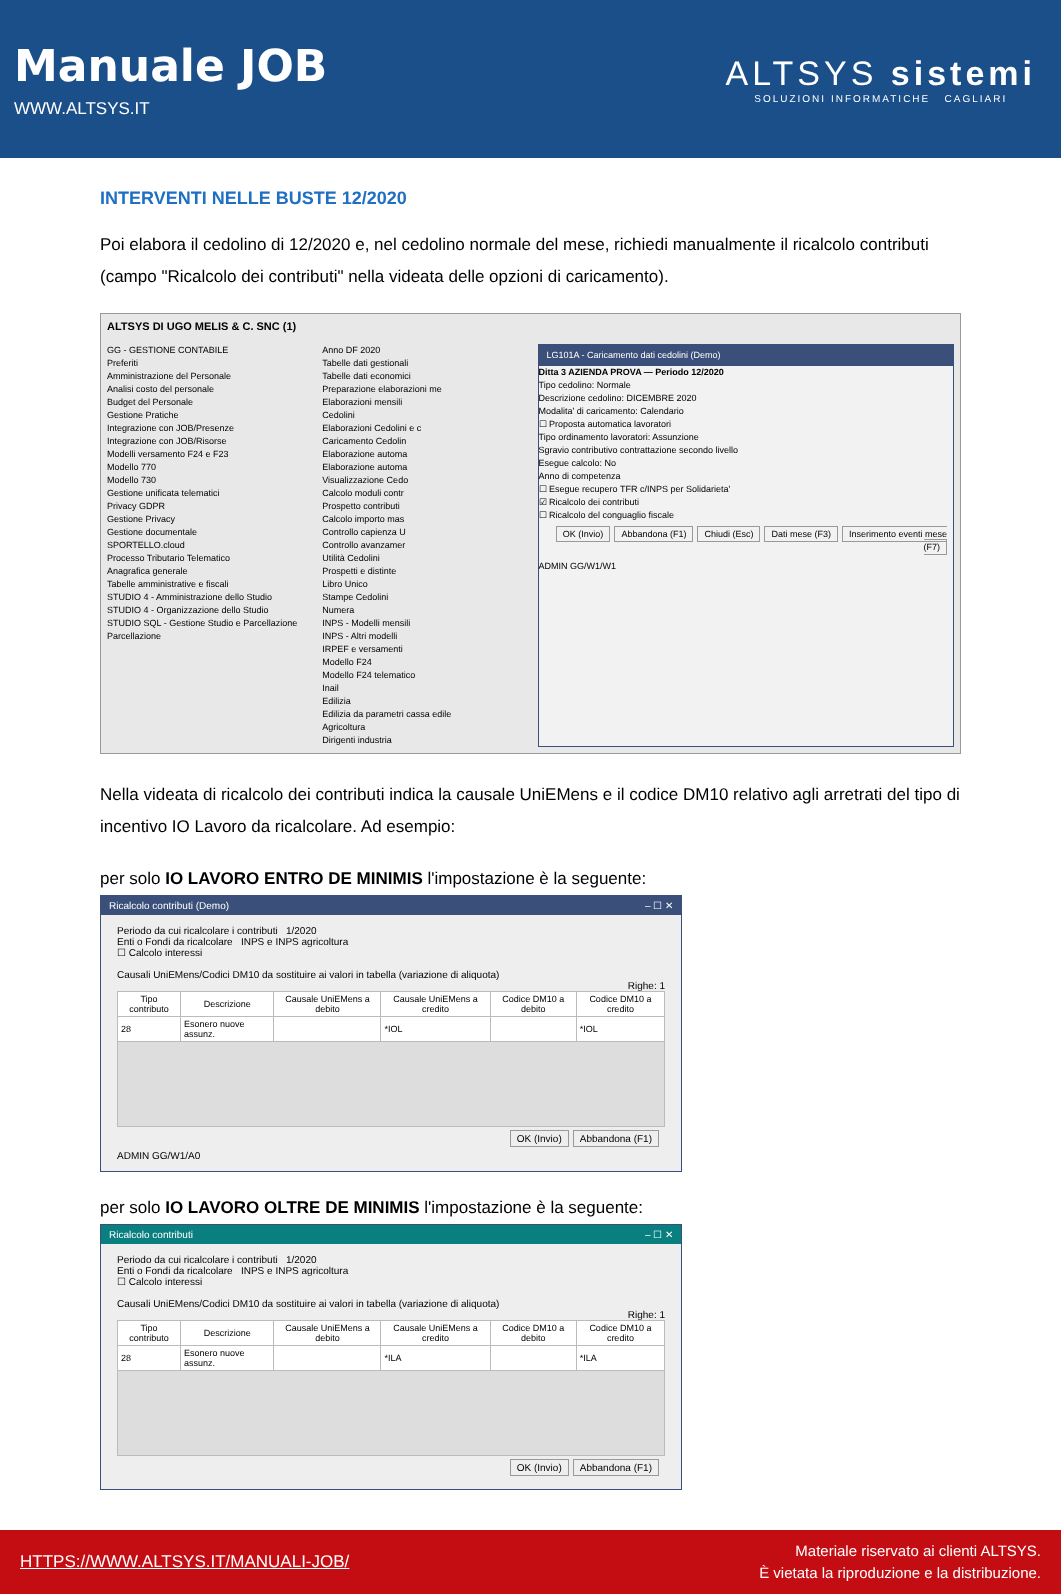Manuale JOB
WWW.ALTSYS.IT
ALTSYS sistemi
SOLUZIONI INFORMATICHE CAGLIARI
INTERVENTI NELLE BUSTE 12/2020
Poi elabora il cedolino di 12/2020 e, nel cedolino normale del mese, richiedi manualmente il ricalcolo contributi (campo "Ricalcolo dei contributi" nella videata delle opzioni di caricamento).
ALTSYS DI UGO MELIS & C. SNC (1)
GG - GESTIONE CONTABILE
Preferiti
Amministrazione del Personale
Analisi costo del personale
Budget del Personale
Gestione Pratiche
Integrazione con JOB/Presenze
Integrazione con JOB/Risorse
Modelli versamento F24 e F23
Modello 770
Modello 730
Gestione unificata telematici
Privacy GDPR
Gestione Privacy
Gestione documentale
SPORTELLO.cloud
Processo Tributario Telematico
Anagrafica generale
Tabelle amministrative e fiscali
STUDIO 4 - Amministrazione dello Studio
STUDIO 4 - Organizzazione dello Studio
STUDIO SQL - Gestione Studio e Parcellazione
Parcellazione
Anno DF 2020
Tabelle dati gestionali
Tabelle dati economici
Preparazione elaborazioni me
Elaborazioni mensili
Cedolini
Elaborazioni Cedolini e c
Caricamento Cedolin
Elaborazione automa
Elaborazione automa
Visualizzazione Cedo
Calcolo moduli contr
Prospetto contributi
Calcolo importo mas
Controllo capienza U
Controllo avanzamer
Utilità Cedolini
Prospetti e distinte
Libro Unico
Stampe Cedolini
Numera
INPS - Modelli mensili
INPS - Altri modelli
IRPEF e versamenti
Modello F24
Modello F24 telematico
Inail
Edilizia
Edilizia da parametri cassa edile
Agricoltura
Dirigenti industria
LG101A - Caricamento dati cedolini (Demo)
Ditta 3 AZIENDA PROVA — Periodo 12/2020
Tipo cedolino: Normale
Descrizione cedolino: DICEMBRE 2020
Modalita' di caricamento: Calendario
☐ Proposta automatica lavoratori
Tipo ordinamento lavoratori: Assunzione
Sgravio contributivo contrattazione secondo livello
Esegue calcolo: No
Anno di competenza
☐ Esegue recupero TFR c/INPS per Solidarieta'
☑ Ricalcolo dei contributi
☐ Ricalcolo del conguaglio fiscale
OK (Invio) Abbandona (F1) Chiudi (Esc) Dati mese (F3) Inserimento eventi mese (F7)
ADMIN GG/W1/W1
Nella videata di ricalcolo dei contributi indica la causale UniEMens e il codice DM10 relativo agli arretrati del tipo di incentivo IO Lavoro da ricalcolare. Ad esempio:
per solo IO LAVORO ENTRO DE MINIMIS l'impostazione è la seguente:
Ricalcolo contributi (Demo) – ☐ ✕
Periodo da cui ricalcolare i contributi 1/2020
Enti o Fondi da ricalcolare INPS e INPS agricoltura
☐ Calcolo interessi
Causali UniEMens/Codici DM10 da sostituire ai valori in tabella (variazione di aliquota)
Righe: 1
| Tipo contributo | Descrizione | Causale UniEMens a debito | Causale UniEMens a credito | Codice DM10 a debito | Codice DM10 a credito |
| --- | --- | --- | --- | --- | --- |
| 28 | Esonero nuove assunz. | | *IOL | | *IOL |
OK (Invio) Abbandona (F1)
ADMIN GG/W1/A0
per solo IO LAVORO OLTRE DE MINIMIS l'impostazione è la seguente:
Ricalcolo contributi – ☐ ✕
Periodo da cui ricalcolare i contributi 1/2020
Enti o Fondi da ricalcolare INPS e INPS agricoltura
☐ Calcolo interessi
Causali UniEMens/Codici DM10 da sostituire ai valori in tabella (variazione di aliquota)
Righe: 1
| Tipo contributo | Descrizione | Causale UniEMens a debito | Causale UniEMens a credito | Codice DM10 a debito | Codice DM10 a credito |
| --- | --- | --- | --- | --- | --- |
| 28 | Esonero nuove assunz. | | *ILA | | *ILA |
OK (Invio) Abbandona (F1)
HTTPS://WWW.ALTSYS.IT/MANUALI-JOB/
Materiale riservato ai clienti ALTSYS.
È vietata la riproduzione e la distribuzione.